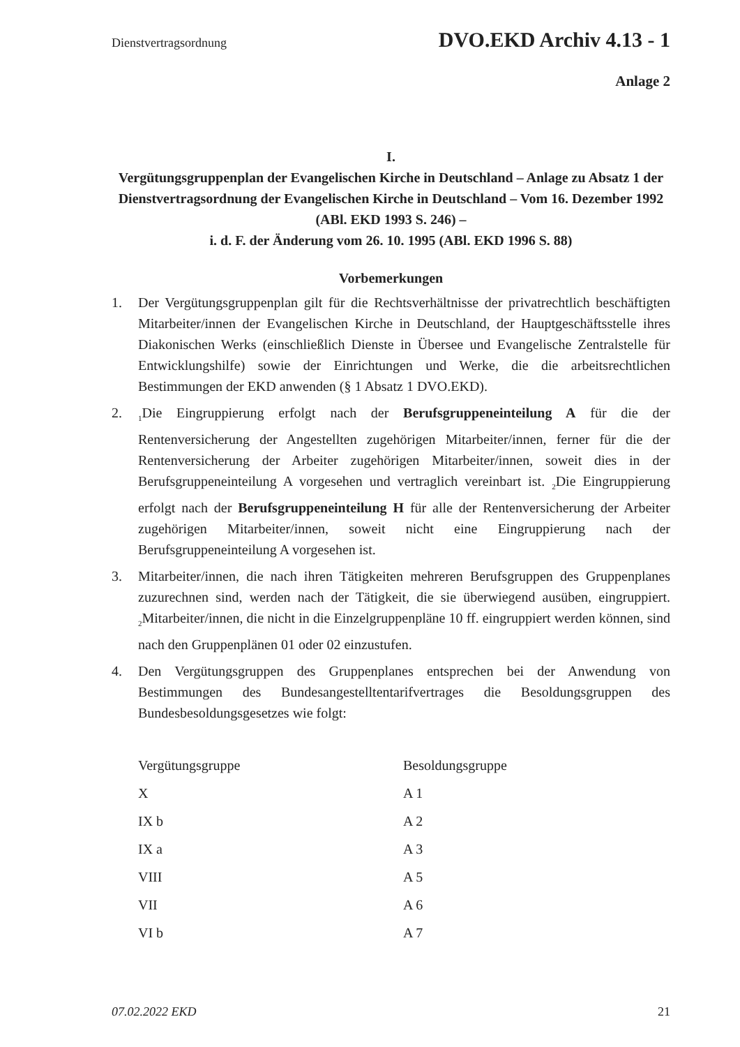Dienstvertragsordnung DVO.EKD Archiv 4.13 - 1
Anlage 2
I.
Vergütungsgruppenplan der Evangelischen Kirche in Deutschland – Anlage zu Absatz 1 der Dienstvertragsordnung der Evangelischen Kirche in Deutschland – Vom 16. Dezember 1992 (ABl. EKD 1993 S. 246) –
i. d. F. der Änderung vom 26. 10. 1995 (ABl. EKD 1996 S. 88)
Vorbemerkungen
1. Der Vergütungsgruppenplan gilt für die Rechtsverhältnisse der privatrechtlich beschäftigten Mitarbeiter/innen der Evangelischen Kirche in Deutschland, der Hauptgeschäftsstelle ihres Diakonischen Werks (einschließlich Dienste in Übersee und Evangelische Zentralstelle für Entwicklungshilfe) sowie der Einrichtungen und Werke, die die arbeitsrechtlichen Bestimmungen der EKD anwenden (§ 1 Absatz 1 DVO.EKD).
2. <sub>1</sub>Die Eingruppierung erfolgt nach der Berufsgruppeneinteilung A für die der Rentenversicherung der Angestellten zugehörigen Mitarbeiter/innen, ferner für die der Rentenversicherung der Arbeiter zugehörigen Mitarbeiter/innen, soweit dies in der Berufsgruppeneinteilung A vorgesehen und vertraglich vereinbart ist. <sub>2</sub>Die Eingruppierung erfolgt nach der Berufsgruppeneinteilung H für alle der Rentenversicherung der Arbeiter zugehörigen Mitarbeiter/innen, soweit nicht eine Eingruppierung nach der Berufsgruppeneinteilung A vorgesehen ist.
3. Mitarbeiter/innen, die nach ihren Tätigkeiten mehreren Berufsgruppen des Gruppenplanes zuzurechnen sind, werden nach der Tätigkeit, die sie überwiegend ausüben, eingruppiert. <sub>2</sub>Mitarbeiter/innen, die nicht in die Einzelgruppenpläne 10 ff. eingruppiert werden können, sind nach den Gruppenplänen 01 oder 02 einzustufen.
4. Den Vergütungsgruppen des Gruppenplanes entsprechen bei der Anwendung von Bestimmungen des Bundesangestelltentarifvertrages die Besoldungsgruppen des Bundesbesoldungsgesetzes wie folgt:
| Vergütungsgruppe | Besoldungsgruppe |
| --- | --- |
| X | A 1 |
| IX b | A 2 |
| IX a | A 3 |
| VIII | A 5 |
| VII | A 6 |
| VI b | A 7 |
07.02.2022 EKD 21